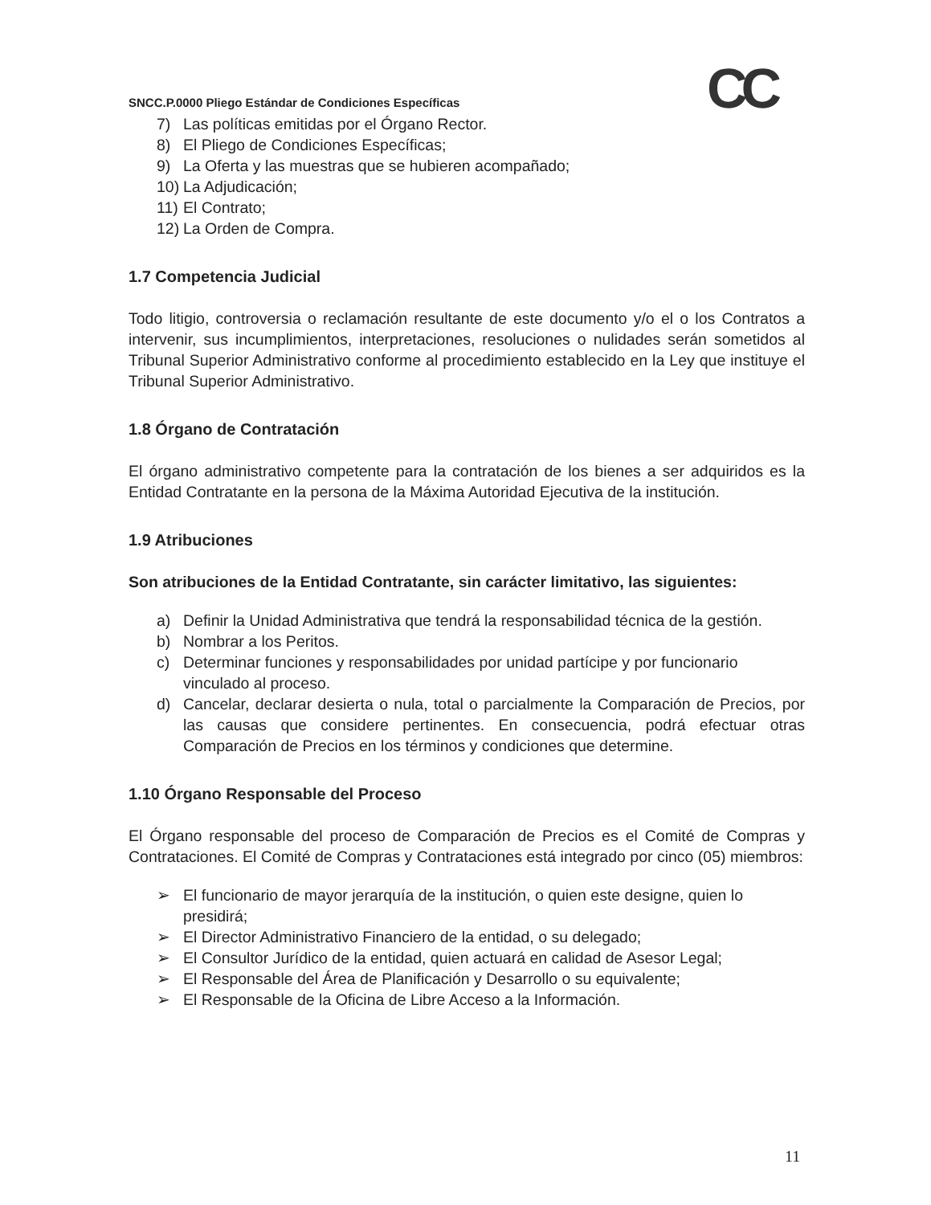CC
SNCC.P.0000 Pliego Estándar de Condiciones Específicas
7) Las políticas emitidas por el Órgano Rector.
8) El Pliego de Condiciones Específicas;
9) La Oferta y las muestras que se hubieren acompañado;
10) La Adjudicación;
11) El Contrato;
12) La Orden de Compra.
1.7 Competencia Judicial
Todo litigio, controversia o reclamación resultante de este documento y/o el o los Contratos a intervenir, sus incumplimientos, interpretaciones, resoluciones o nulidades serán sometidos al Tribunal Superior Administrativo conforme al procedimiento establecido en la Ley que instituye el Tribunal Superior Administrativo.
1.8 Órgano de Contratación
El órgano administrativo competente para la contratación de los bienes a ser adquiridos es la Entidad Contratante en la persona de la Máxima Autoridad Ejecutiva de la institución.
1.9 Atribuciones
Son atribuciones de la Entidad Contratante, sin carácter limitativo, las siguientes:
a) Definir la Unidad Administrativa que tendrá la responsabilidad técnica de la gestión.
b) Nombrar a los Peritos.
c) Determinar funciones y responsabilidades por unidad partícipe y por funcionario vinculado al proceso.
d) Cancelar, declarar desierta o nula, total o parcialmente la Comparación de Precios, por las causas que considere pertinentes. En consecuencia, podrá efectuar otras Comparación de Precios en los términos y condiciones que determine.
1.10 Órgano Responsable del Proceso
El Órgano responsable del proceso de Comparación de Precios es el Comité de Compras y Contrataciones. El Comité de Compras y Contrataciones está integrado por cinco (05) miembros:
➢ El funcionario de mayor jerarquía de la institución, o quien este designe, quien lo presidirá;
➢ El Director Administrativo Financiero de la entidad, o su delegado;
➢ El Consultor Jurídico de la entidad, quien actuará en calidad de Asesor Legal;
➢ El Responsable del Área de Planificación y Desarrollo o su equivalente;
➢ El Responsable de la Oficina de Libre Acceso a la Información.
11